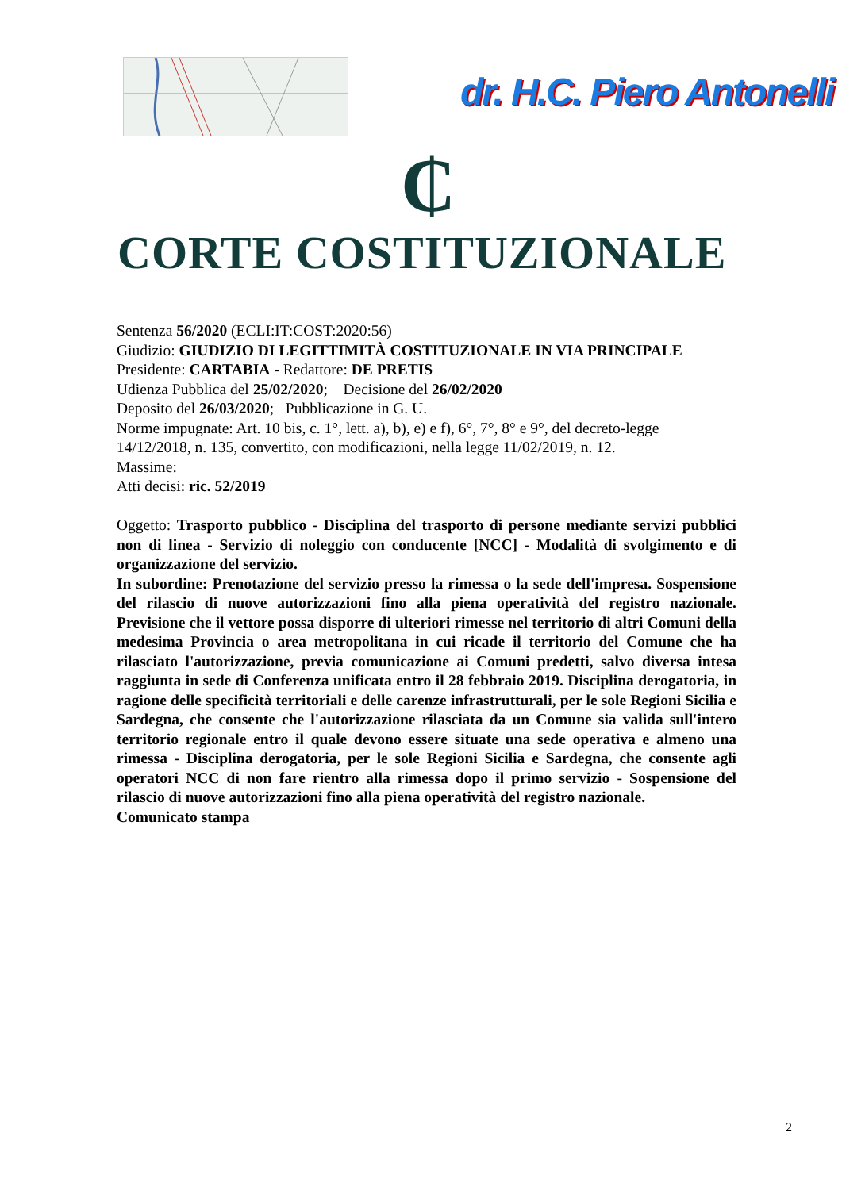dr. H.C. Piero Antonelli
₵
CORTE COSTITUZIONALE
Sentenza 56/2020 (ECLI:IT:COST:2020:56)
Giudizio: GIUDIZIO DI LEGITTIMITÀ COSTITUZIONALE IN VIA PRINCIPALE
Presidente: CARTABIA - Redattore: DE PRETIS
Udienza Pubblica del 25/02/2020; Decisione del 26/02/2020
Deposito del 26/03/2020; Pubblicazione in G. U.
Norme impugnate: Art. 10 bis, c. 1°, lett. a), b), e) e f), 6°, 7°, 8° e 9°, del decreto-legge 14/12/2018, n. 135, convertito, con modificazioni, nella legge 11/02/2019, n. 12.
Massime:
Atti decisi: ric. 52/2019
Oggetto: Trasporto pubblico - Disciplina del trasporto di persone mediante servizi pubblici non di linea - Servizio di noleggio con conducente [NCC] - Modalità di svolgimento e di organizzazione del servizio.
In subordine: Prenotazione del servizio presso la rimessa o la sede dell'impresa. Sospensione del rilascio di nuove autorizzazioni fino alla piena operatività del registro nazionale. Previsione che il vettore possa disporre di ulteriori rimesse nel territorio di altri Comuni della medesima Provincia o area metropolitana in cui ricade il territorio del Comune che ha rilasciato l'autorizzazione, previa comunicazione ai Comuni predetti, salvo diversa intesa raggiunta in sede di Conferenza unificata entro il 28 febbraio 2019. Disciplina derogatoria, in ragione delle specificità territoriali e delle carenze infrastrutturali, per le sole Regioni Sicilia e Sardegna, che consente che l'autorizzazione rilasciata da un Comune sia valida sull'intero territorio regionale entro il quale devono essere situate una sede operativa e almeno una rimessa - Disciplina derogatoria, per le sole Regioni Sicilia e Sardegna, che consente agli operatori NCC di non fare rientro alla rimessa dopo il primo servizio - Sospensione del rilascio di nuove autorizzazioni fino alla piena operatività del registro nazionale.
Comunicato stampa
2